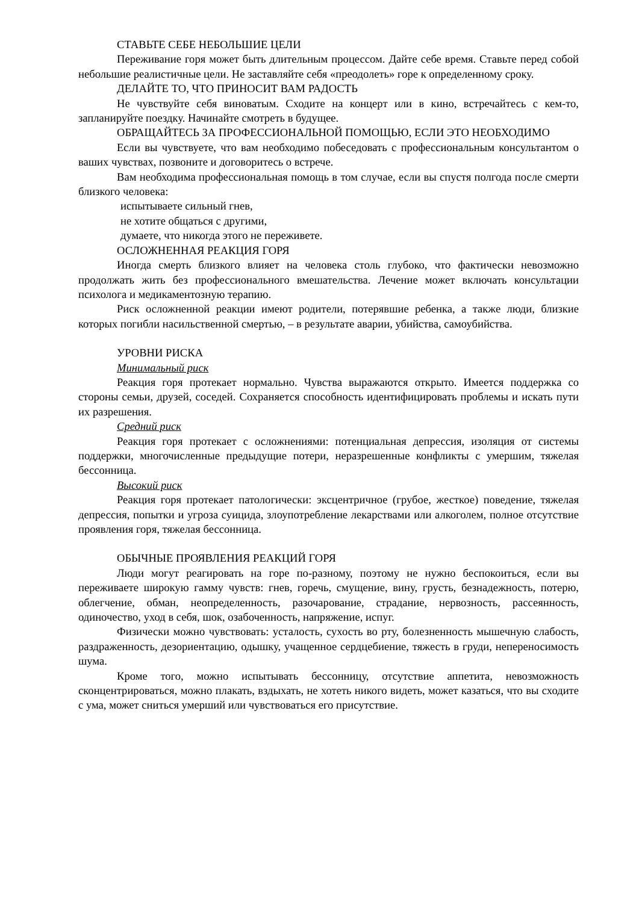СТАВЬТЕ СЕБЕ НЕБОЛЬШИЕ ЦЕЛИ
Переживание горя может быть длительным процессом. Дайте себе время. Ставьте перед собой небольшие реалистичные цели. Не заставляйте себя «преодолеть» горе к определенному сроку.
ДЕЛАЙТЕ ТО, ЧТО ПРИНОСИТ ВАМ РАДОСТЬ
Не чувствуйте себя виноватым. Сходите на концерт или в кино, встречайтесь с кем-то, запланируйте поездку. Начинайте смотреть в будущее.
ОБРАЩАЙТЕСЬ ЗА ПРОФЕССИОНАЛЬНОЙ ПОМОЩЬЮ, ЕСЛИ ЭТО НЕОБХОДИМО
Если вы чувствуете, что вам необходимо побеседовать с профессиональным консультантом о ваших чувствах, позвоните и договоритесь о встрече.
Вам необходима профессиональная помощь в том случае, если вы спустя полгода после смерти близкого человека:
испытываете сильный гнев,
не хотите общаться с другими,
думаете, что никогда этого не переживете.
ОСЛОЖНЕННАЯ РЕАКЦИЯ ГОРЯ
Иногда смерть близкого влияет на человека столь глубоко, что фактически невозможно продолжать жить без профессионального вмешательства. Лечение может включать консультации психолога и медикаментозную терапию.
Риск осложненной реакции имеют родители, потерявшие ребенка, а также люди, близкие которых погибли насильственной смертью, – в результате аварии, убийства, самоубийства.
УРОВНИ РИСКА
Минимальный риск
Реакция горя протекает нормально. Чувства выражаются открыто. Имеется поддержка со стороны семьи, друзей, соседей. Сохраняется способность идентифицировать проблемы и искать пути их разрешения.
Средний риск
Реакция горя протекает с осложнениями: потенциальная депрессия, изоляция от системы поддержки, многочисленные предыдущие потери, неразрешенные конфликты с умершим, тяжелая бессонница.
Высокий риск
Реакция горя протекает патологически: эксцентричное (грубое, жесткое) поведение, тяжелая депрессия, попытки и угроза суицида, злоупотребление лекарствами или алкоголем, полное отсутствие проявления горя, тяжелая бессонница.
ОБЫЧНЫЕ ПРОЯВЛЕНИЯ РЕАКЦИЙ ГОРЯ
Люди могут реагировать на горе по-разному, поэтому не нужно беспокоиться, если вы переживаете широкую гамму чувств: гнев, горечь, смущение, вину, грусть, безнадежность, потерю, облегчение, обман, неопределенность, разочарование, страдание, нервозность, рассеянность, одиночество, уход в себя, шок, озабоченность, напряжение, испуг.
Физически можно чувствовать: усталость, сухость во рту, болезненность мышечную слабость, раздраженность, дезориентацию, одышку, учащенное сердцебиение, тяжесть в груди, непереносимость шума.
Кроме того, можно испытывать бессонницу, отсутствие аппетита, невозможность сконцентрироваться, можно плакать, вздыхать, не хотеть никого видеть, может казаться, что вы сходите с ума, может сниться умерший или чувствоваться его присутствие.